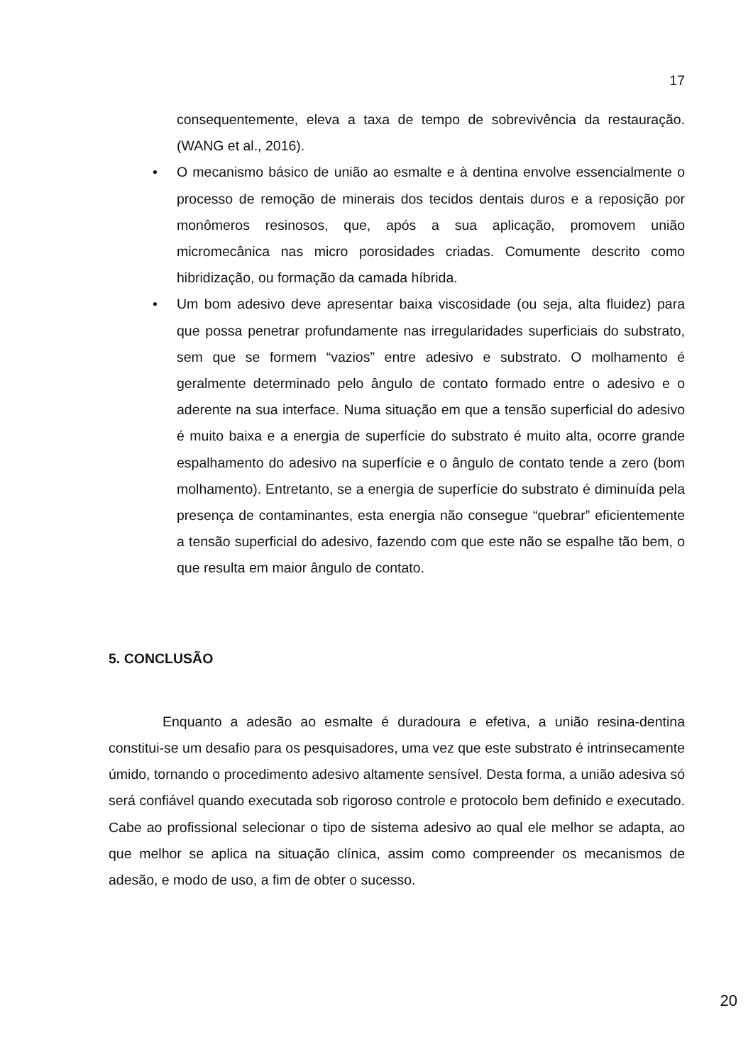17
consequentemente, eleva a taxa de tempo de sobrevivência da restauração. (WANG et al., 2016).
• O mecanismo básico de união ao esmalte e à dentina envolve essencialmente o processo de remoção de minerais dos tecidos dentais duros e a reposição por monômeros resinosos, que, após a sua aplicação, promovem união micromecânica nas micro porosidades criadas. Comumente descrito como hibridização, ou formação da camada híbrida.
• Um bom adesivo deve apresentar baixa viscosidade (ou seja, alta fluidez) para que possa penetrar profundamente nas irregularidades superficiais do substrato, sem que se formem “vazios” entre adesivo e substrato. O molhamento é geralmente determinado pelo ângulo de contato formado entre o adesivo e o aderente na sua interface. Numa situação em que a tensão superficial do adesivo é muito baixa e a energia de superfície do substrato é muito alta, ocorre grande espalhamento do adesivo na superfície e o ângulo de contato tende a zero (bom molhamento). Entretanto, se a energia de superfície do substrato é diminuída pela presença de contaminantes, esta energia não consegue “quebrar” eficientemente a tensão superficial do adesivo, fazendo com que este não se espalhe tão bem, o que resulta em maior ângulo de contato.
5. CONCLUSÃO
Enquanto a adesão ao esmalte é duradoura e efetiva, a união resina-dentina constitui-se um desafio para os pesquisadores, uma vez que este substrato é intrinsecamente úmido, tornando o procedimento adesivo altamente sensível. Desta forma, a união adesiva só será confiável quando executada sob rigoroso controle e protocolo bem definido e executado. Cabe ao profissional selecionar o tipo de sistema adesivo ao qual ele melhor se adapta, ao que melhor se aplica na situação clínica, assim como compreender os mecanismos de adesão, e modo de uso, a fim de obter o sucesso.
20